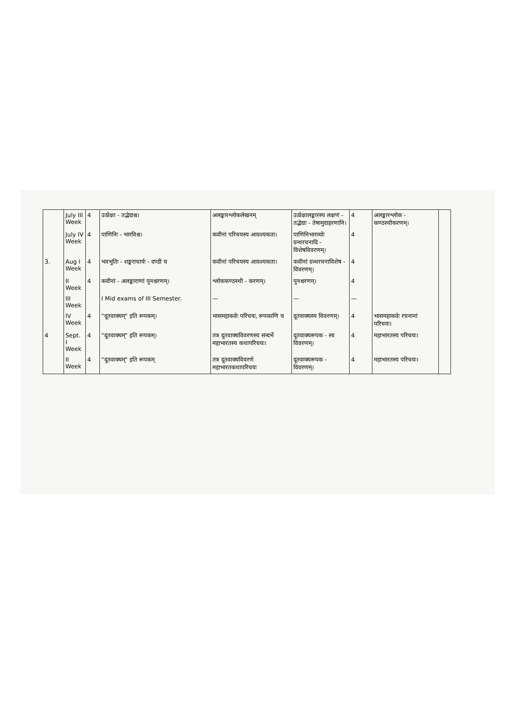| | July III Week | 4 | उत्प्रेक्षा - तद्भेदाश्च। | अलङ्कारश्लोकलेखनम् | उत्प्रेक्षालङ्कारस्य लक्षणं - तद्भेदाः - तेषामुदाहरणानि। | 4 | अलङ्कारश्लोक - कण्ठस्थीकरणम्। | |
| | July IV Week | 4 | पाणिनिः - भारविश्च। | कवीनां परिचयस्य आवश्यकता। | पाणिनिभारव्योः ग्रन्थरचनादि - विशेषविवरणम्। | 4 | | |
| 3. | Aug I Week | 4 | भवभूतिः - शङ्कराचार्यः - दण्डी च | कवीनां परिचयस्य आवश्यकता। | कवीनां ग्रन्थरचनाविशेष - विवरणम्। | 4 | | |
| | II Week | 4 | कवीनां - अलङ्काराणां पुनश्चरणम्। | श्लोककण्ठस्थी - करणम्। | पुनश्चरणम्। | 4 | | |
| | III Week | | I Mid exams of III Semester. | — | — | — | | |
| | IV Week | 4 | "दूतवाक्यम्" इति रूपकम्। | भासमहाकवेः परिचयः, रूपकाणि च | दूतवाक्यस्य विवरणम्। | 4 | भासमहाकवेः रचनानां परिचयः। | |
| 4 | Sept. I Week | 4 | "दूतवाक्यम्" इति रूपकम्। | तत्र दूतवाक्यविवरणस्य सन्दर्भे महाभारतस्य कथापरिचयः। | दूतवाक्यरूपक - स्य विवरणम्। | 4 | महाभारतस्य परिचयः। | |
| | II Week | 4 | "दूतवाक्यम्" इति रूपकम् | तत्र दूतवाक्यविवरणे महाभारतकथापरिचयः | दूतवाक्यरूपक - विवरणम्। | 4 | महाभारतस्य परिचयः। | |